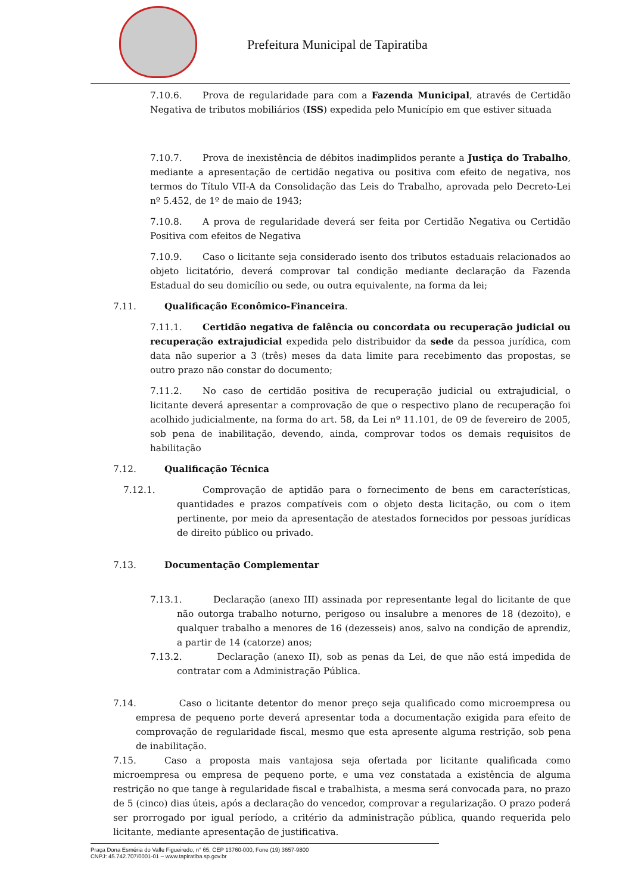Prefeitura Municipal de Tapiratiba
7.10.6. Prova de regularidade para com a Fazenda Municipal, através de Certidão Negativa de tributos mobiliários (ISS) expedida pelo Município em que estiver situada
7.10.7. Prova de inexistência de débitos inadimplidos perante a Justiça do Trabalho, mediante a apresentação de certidão negativa ou positiva com efeito de negativa, nos termos do Título VII-A da Consolidação das Leis do Trabalho, aprovada pelo Decreto-Lei nº 5.452, de 1º de maio de 1943;
7.10.8. A prova de regularidade deverá ser feita por Certidão Negativa ou Certidão Positiva com efeitos de Negativa
7.10.9. Caso o licitante seja considerado isento dos tributos estaduais relacionados ao objeto licitatório, deverá comprovar tal condição mediante declaração da Fazenda Estadual do seu domicílio ou sede, ou outra equivalente, na forma da lei;
7.11. Qualificação Econômico-Financeira.
7.11.1. Certidão negativa de falência ou concordata ou recuperação judicial ou recuperação extrajudicial expedida pelo distribuidor da sede da pessoa jurídica, com data não superior a 3 (três) meses da data limite para recebimento das propostas, se outro prazo não constar do documento;
7.11.2. No caso de certidão positiva de recuperação judicial ou extrajudicial, o licitante deverá apresentar a comprovação de que o respectivo plano de recuperação foi acolhido judicialmente, na forma do art. 58, da Lei nº 11.101, de 09 de fevereiro de 2005, sob pena de inabilitação, devendo, ainda, comprovar todos os demais requisitos de habilitação
7.12. Qualificação Técnica
7.12.1. Comprovação de aptidão para o fornecimento de bens em características, quantidades e prazos compatíveis com o objeto desta licitação, ou com o item pertinente, por meio da apresentação de atestados fornecidos por pessoas jurídicas de direito público ou privado.
7.13. Documentação Complementar
7.13.1. Declaração (anexo III) assinada por representante legal do licitante de que não outorga trabalho noturno, perigoso ou insalubre a menores de 18 (dezoito), e qualquer trabalho a menores de 16 (dezesseis) anos, salvo na condição de aprendiz, a partir de 14 (catorze) anos;
7.13.2. Declaração (anexo II), sob as penas da Lei, de que não está impedida de contratar com a Administração Pública.
7.14. Caso o licitante detentor do menor preço seja qualificado como microempresa ou empresa de pequeno porte deverá apresentar toda a documentação exigida para efeito de comprovação de regularidade fiscal, mesmo que esta apresente alguma restrição, sob pena de inabilitação.
7.15. Caso a proposta mais vantajosa seja ofertada por licitante qualificada como microempresa ou empresa de pequeno porte, e uma vez constatada a existência de alguma restrição no que tange à regularidade fiscal e trabalhista, a mesma será convocada para, no prazo de 5 (cinco) dias úteis, após a declaração do vencedor, comprovar a regularização. O prazo poderá ser prorrogado por igual período, a critério da administração pública, quando requerida pelo licitante, mediante apresentação de justificativa.
Praça Dona Esméria do Valle Figueiredo, n° 65, CEP 13760-000, Fone (19) 3657-9800
CNPJ: 45.742.707/0001-01 – www.tapiratiba.sp.gov.br